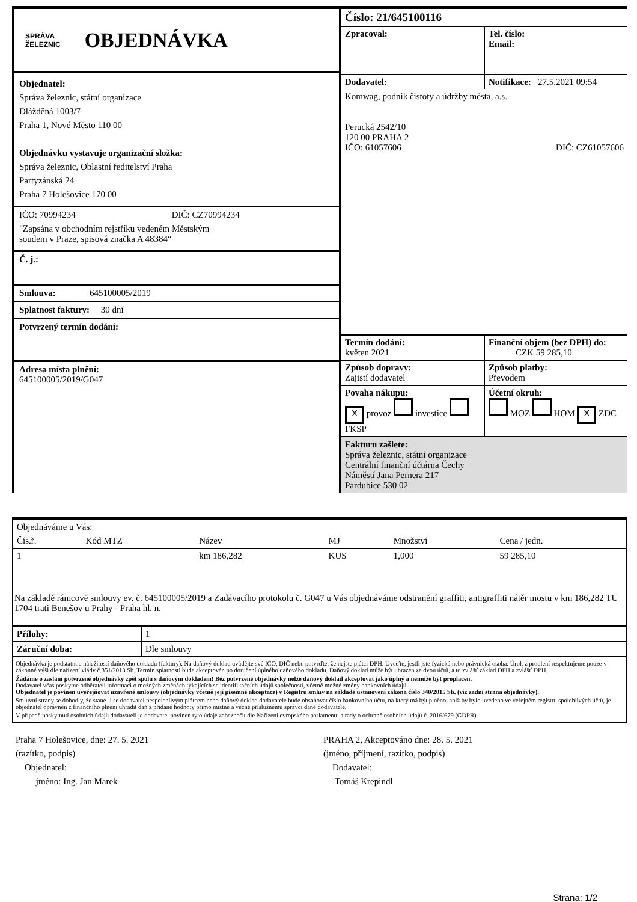SPRÁVA
ŽELEZNIC
OBJEDNÁVKA
Objednatel:
Správa železnic, státní organizace
Dlážděná 1003/7
Praha 1, Nové Město 110 00
Objednávku vystavuje organizační složka:
Správa železnic, Oblastní ředitelství Praha
Partyzánská 24
Praha 7 Holešovice 170 00
IČO: 70994234 DIČ: CZ70994234
"Zapsána v obchodním rejstříku vedeném Městským
soudem v Praze, spisová značka A 48384“
Č. j.:
Smlouva: 645100005/2019
Splatnost faktury: 30 dní
Potvrzený termín dodání:
Adresa místa plnění:
645100005/2019/G047
Číslo: 21/645100116
Zpracoval: Tel. číslo:
Email:
Dodavatel: Notifikace: 27.5.2021 09:54
Komwag, podnik čistoty a údržby města, a.s.
Perucká 2542/10
120 00 PRAHA 2
IČO: 61057606 DIČ: CZ61057606
Termín dodání:
květen 2021
Finanční objem (bez DPH) do:
CZK 59 285,10
Způsob dopravy:
Zajistí dodavatel
Způsob platby:
Převodem
Povaha nákupu:
X provoz investice FKSP
Účetní okruh:
MOZ HOM X ZDC
Fakturu zašlete:
Správa železnic, státní organizace
Centrální finanční účtárna Čechy
Náměstí Jana Pernera 217
Pardubice 530 02
| Objednáváme u Vás: | | | | | |
| Čís.ř. | Kód MTZ | Název | MJ | Množství | Cena / jedn. |
| 1 | | km 186,282 | KUS | 1,000 | 59 285,10 |
Na základě rámcové smlouvy ev. č. 645100005/2019 a Zadávacího protokolu č. G047 u Vás objednáváme odstranění graffiti, antigraffiti nátěr mostu v km 186,282 TU 1704 trati Benešov u Prahy - Praha hl. n.
| Přílohy: | 1 |
| Záruční doba: | Dle smlouvy |
Objednávka je podstatnou náležitostí daňového dokladu (faktury). Na daňový doklad uvádějte své IČO, DIČ nebo potvrďte, že nejste plátci DPH. Uveďte, jestli jste fyzická nebo právnická osoba. Úrok z prodlení respektujeme pouze v zákonné výši dle nařízení vlády č.351/2013 Sb. Termín splatnosti bude akceptován po doručení úplného daňového dokladu. Daňový doklad může být uhrazen ze dvou účtů, a to zvlášť základ DPH a zvlášť DPH.
Žádáme o zaslání potvrzené objednávky zpět spolu s daňovým dokladem! Bez potvrzené objednávky nelze daňový doklad akceptovat jako úplný a nemůže být proplacen.
Dodavatel včas poskytne odběrateli informaci o možných změnách týkajících se identifikačních údajů společnosti, včetně možné změny bankovních údajů.
Objednatel je povinen uveřejňovat uzavřené smlouvy (objednávky včetně její písemné akceptace) v Registru smluv na základě ustanovení zákona číslo 340/2015 Sb. (viz zadní strana objednávky).
Smluvní strany se dohodly, že stane-li se dodavatel nespolehlivým plátcem nebo daňový doklad dodavatele bude obsahovat číslo bankovního účtu, na který má být plněno, aniž by bylo uvedeno ve veřejném registru spolehlivých účtů, je objednatel oprávněn z finančního plnění uhradit daň z přidané hodnoty přímo místně a věcně příslušnému správci daně dodavatele.
V případě poskytnutí osobních údajů dodavateli je dodavatel povinen tyto údaje zabezpečit dle Nařízení evropského parlamentu a rady o ochraně osobních údajů č. 2016/679 (GDPR).
Praha 7 Holešovice, dne: 27. 5. 2021
(razítko, podpis)
Objednatel:
jméno: Ing. Jan Marek
PRAHA 2, Akceptováno dne: 28. 5. 2021
(jméno, příjmení, razítko, podpis)
Dodavatel:
Tomáš Krepindl
Strana: 1/2